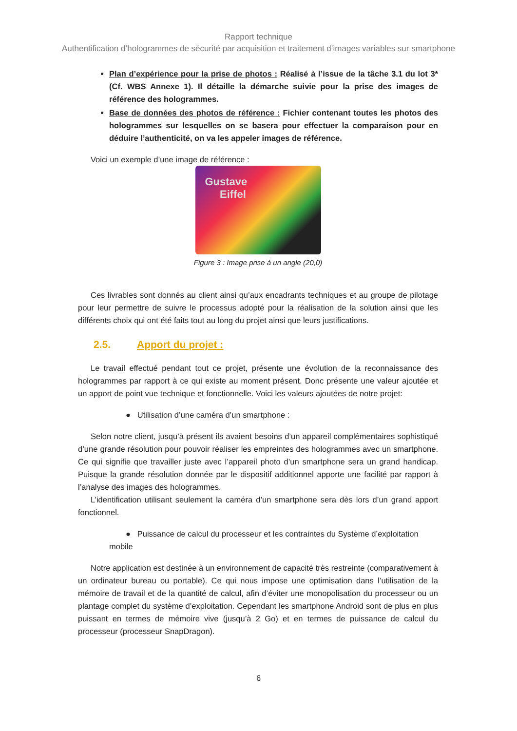Rapport technique
Authentification d’hologrammes de sécurité par acquisition et traitement d’images variables sur smartphone
Plan d’expérience pour la prise de photos : Réalisé à l’issue de la tâche 3.1 du lot 3*(Cf. WBS Annexe 1). Il détaille la démarche suivie pour la prise des images de référence des hologrammes.
Base de données des photos de référence : Fichier contenant toutes les photos des hologrammes sur lesquelles on se basera pour effectuer la comparaison pour en déduire l’authenticité, on va les appeler images de référence.
Voici un exemple d’une image de référence :
Gustave
Eiffel
Figure 3 : Image prise à un angle (20,0)
Ces livrables sont donnés au client ainsi qu’aux encadrants techniques et au groupe de pilotage pour leur permettre de suivre le processus adopté pour la réalisation de la solution ainsi que les différents choix qui ont été faits tout au long du projet ainsi que leurs justifications.
2.5. Apport du projet :
Le travail effectué pendant tout ce projet, présente une évolution de la reconnaissance des hologrammes par rapport à ce qui existe au moment présent. Donc présente une valeur ajoutée et un apport de point vue technique et fonctionnelle. Voici les valeurs ajoutées de notre projet:
● Utilisation d’une caméra d’un smartphone :
Selon notre client, jusqu’à présent ils avaient besoins d’un appareil complémentaires sophistiqué d’une grande résolution pour pouvoir réaliser les empreintes des hologrammes avec un smartphone. Ce qui signifie que travailler juste avec l’appareil photo d’un smartphone sera un grand handicap. Puisque la grande résolution donnée par le dispositif additionnel apporte une facilité par rapport à l’analyse des images des hologrammes.
L’identification utilisant seulement la caméra d’un smartphone sera dès lors d’un grand apport fonctionnel.
● Puissance de calcul du processeur et les contraintes du Système d’exploitation mobile
Notre application est destinée à un environnement de capacité très restreinte (comparativement à un ordinateur bureau ou portable). Ce qui nous impose une optimisation dans l’utilisation de la mémoire de travail et de la quantité de calcul, afin d’éviter une monopolisation du processeur ou un plantage complet du système d’exploitation. Cependant les smartphone Android sont de plus en plus puissant en termes de mémoire vive (jusqu’à 2 Go) et en termes de puissance de calcul du processeur (processeur SnapDragon).
6